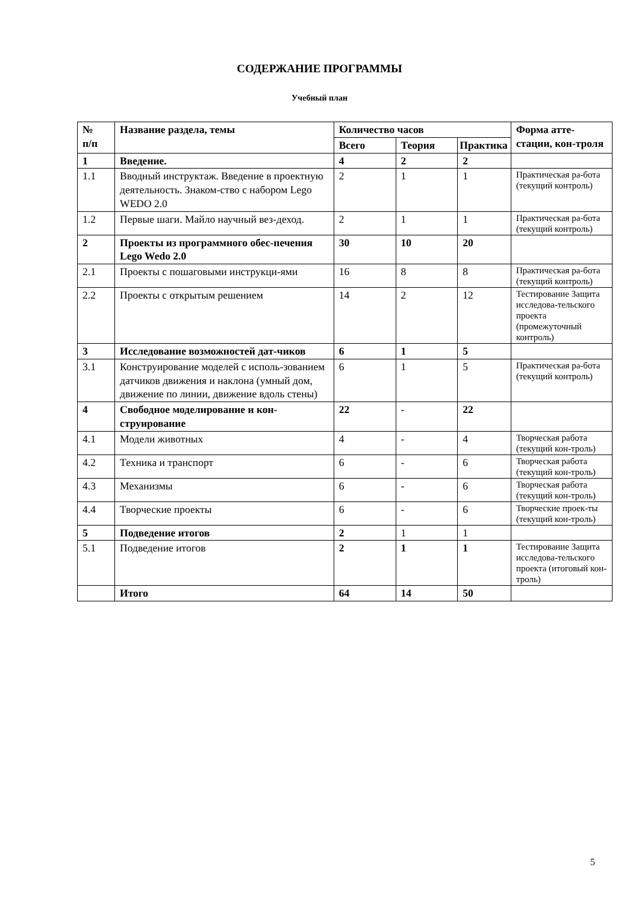СОДЕРЖАНИЕ ПРОГРАММЫ
Учебный план
| № п/п | Название раздела, темы | Количество часов | | | Форма атте-стации, кон-троля |
| --- | --- | --- | --- | --- | --- |
| | | Всего | Теория | Практика | |
| 1 | Введение. | 4 | 2 | 2 | |
| 1.1 | Вводный инструктаж. Введение в проектную деятельность. Знаком-ство с набором Lego WEDO 2.0 | 2 | 1 | 1 | Практическая ра-бота (текущий контроль) |
| 1.2 | Первые шаги. Майло научный вез-деход. | 2 | 1 | 1 | Практическая ра-бота (текущий контроль) |
| 2 | Проекты из программного обес-печения Lego Wedo 2.0 | 30 | 10 | 20 | |
| 2.1 | Проекты с пошаговыми инструкци-ями | 16 | 8 | 8 | Практическая ра-бота (текущий контроль) |
| 2.2 | Проекты с открытым решением | 14 | 2 | 12 | Тестирование Защита исследова-тельского проекта (промежуточный контроль) |
| 3 | Исследование возможностей дат-чиков | 6 | 1 | 5 | |
| 3.1 | Конструирование моделей с исполь-зованием датчиков движения и наклона (умный дом, движение по линии, движение вдоль стены) | 6 | 1 | 5 | Практическая ра-бота (текущий контроль) |
| 4 | Свободное моделирование и кон-струирование | 22 | - | 22 | |
| 4.1 | Модели животных | 4 | - | 4 | Творческая работа (текущий кон-троль) |
| 4.2 | Техника и транспорт | 6 | - | 6 | Творческая работа (текущий кон-троль) |
| 4.3 | Механизмы | 6 | - | 6 | Творческая работа (текущий кон-троль) |
| 4.4 | Творческие проекты | 6 | - | 6 | Творческие проек-ты (текущий кон-троль) |
| 5 | Подведение итогов | 2 | 1 | 1 | |
| 5.1 | Подведение итогов | 2 | 1 | 1 | Тестирование Защита исследова-тельского проекта (итоговый кон-троль) |
| | Итого | 64 | 14 | 50 | |
5